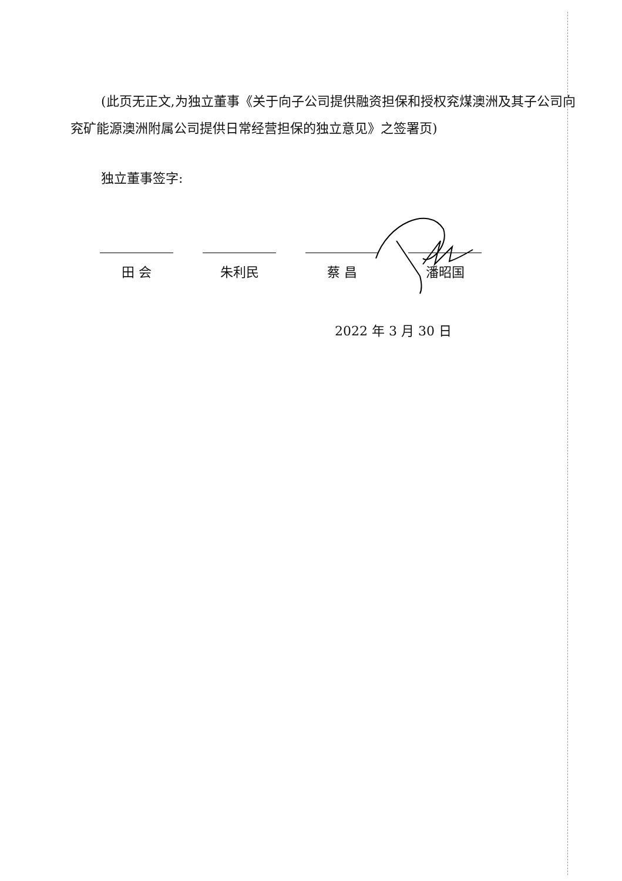(此页无正文,为独立董事《关于向子公司提供融资担保和授权兖煤澳洲及其子公司向兖矿能源澳洲附属公司提供日常经营担保的独立意见》之签署页)
独立董事签字:
田 会 朱利民 蔡 昌 潘昭国
2022 年 3 月 30 日